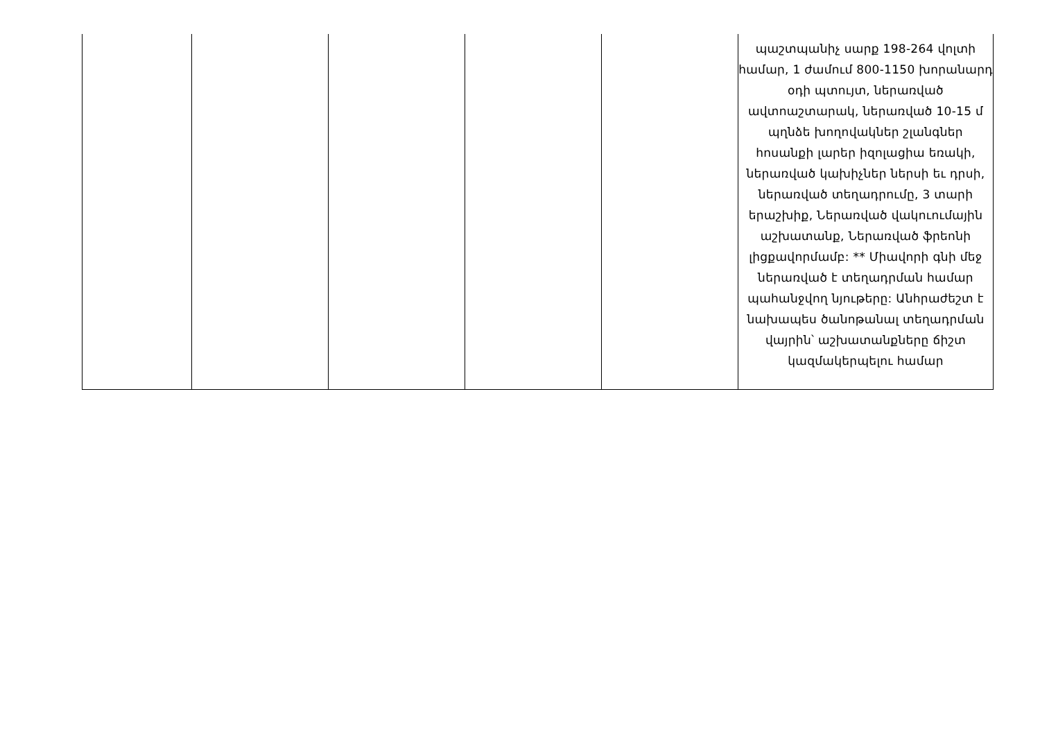| | | | | | պաշտպանիչ սարք 198-264 վոլտի համար, 1 ժամում 800-1150 խորանարդ օդի պտույտ, ներառված ավտոաշտարակ, ներառված 10-15 մ պղնձե խողովակներ շլանգներ հոսանքի լարեր իզոլացիա եռակի, ներառված կախիչներ ներսի եւ դրսի, ներառված տեղադրումը, 3 տարի երաշխիք, Ներառված վակուումային աշխատանք, Ներառված ֆրեոնի լիցքավորմամբ: ** Միավորի գնի մեջ ներառված է տեղադրման համար պահանջվող նյութերը: Անհրաժեշտ է նախապես ծանոթանալ տեղադրման վայրին՝ աշխատանքները ճիշտ կազմակերպելու համար |